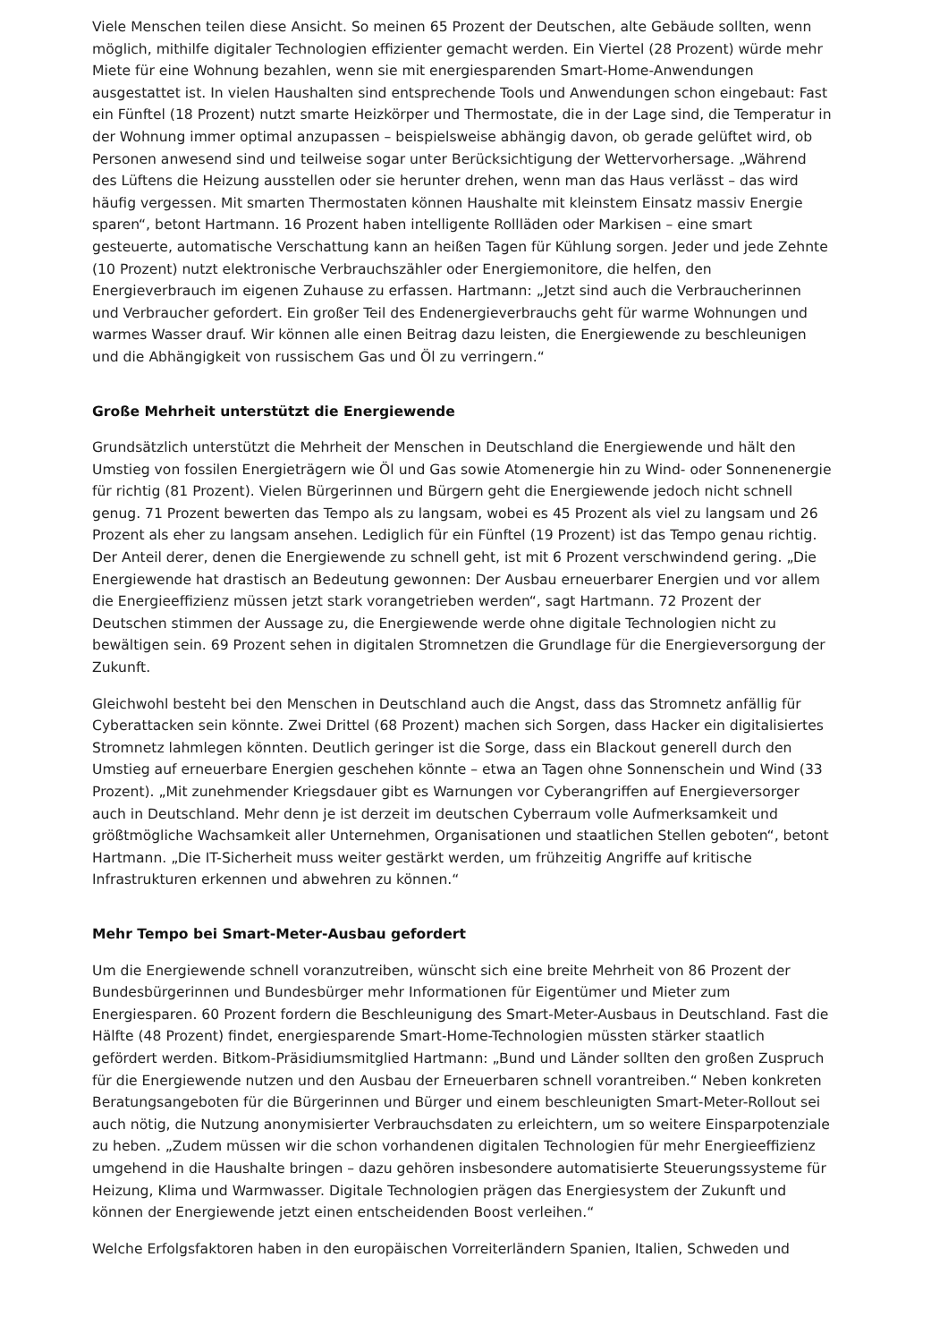Viele Menschen teilen diese Ansicht. So meinen 65 Prozent der Deutschen, alte Gebäude sollten, wenn möglich, mithilfe digitaler Technologien effizienter gemacht werden. Ein Viertel (28 Prozent) würde mehr Miete für eine Wohnung bezahlen, wenn sie mit energiesparenden Smart-Home-Anwendungen ausgestattet ist. In vielen Haushalten sind entsprechende Tools und Anwendungen schon eingebaut: Fast ein Fünftel (18 Prozent) nutzt smarte Heizkörper und Thermostate, die in der Lage sind, die Temperatur in der Wohnung immer optimal anzupassen – beispielsweise abhängig davon, ob gerade gelüftet wird, ob Personen anwesend sind und teilweise sogar unter Berücksichtigung der Wettervorhersage. „Während des Lüftens die Heizung ausstellen oder sie herunter drehen, wenn man das Haus verlässt – das wird häufig vergessen. Mit smarten Thermostaten können Haushalte mit kleinstem Einsatz massiv Energie sparen“, betont Hartmann. 16 Prozent haben intelligente Rollläden oder Markisen – eine smart gesteuerte, automatische Verschattung kann an heißen Tagen für Kühlung sorgen. Jeder und jede Zehnte (10 Prozent) nutzt elektronische Verbrauchszähler oder Energiemonitore, die helfen, den Energieverbrauch im eigenen Zuhause zu erfassen. Hartmann: „Jetzt sind auch die Verbraucherinnen und Verbraucher gefordert. Ein großer Teil des Endenergieverbrauchs geht für warme Wohnungen und warmes Wasser drauf. Wir können alle einen Beitrag dazu leisten, die Energiewende zu beschleunigen und die Abhängigkeit von russischem Gas und Öl zu verringern.“
Große Mehrheit unterstützt die Energiewende
Grundsätzlich unterstützt die Mehrheit der Menschen in Deutschland die Energiewende und hält den Umstieg von fossilen Energieträgern wie Öl und Gas sowie Atomenergie hin zu Wind- oder Sonnenenergie für richtig (81 Prozent). Vielen Bürgerinnen und Bürgern geht die Energiewende jedoch nicht schnell genug. 71 Prozent bewerten das Tempo als zu langsam, wobei es 45 Prozent als viel zu langsam und 26 Prozent als eher zu langsam ansehen. Lediglich für ein Fünftel (19 Prozent) ist das Tempo genau richtig. Der Anteil derer, denen die Energiewende zu schnell geht, ist mit 6 Prozent verschwindend gering. „Die Energiewende hat drastisch an Bedeutung gewonnen: Der Ausbau erneuerbarer Energien und vor allem die Energieeffizienz müssen jetzt stark vorangetrieben werden“, sagt Hartmann. 72 Prozent der Deutschen stimmen der Aussage zu, die Energiewende werde ohne digitale Technologien nicht zu bewältigen sein. 69 Prozent sehen in digitalen Stromnetzen die Grundlage für die Energieversorgung der Zukunft.
Gleichwohl besteht bei den Menschen in Deutschland auch die Angst, dass das Stromnetz anfällig für Cyberattacken sein könnte. Zwei Drittel (68 Prozent) machen sich Sorgen, dass Hacker ein digitalisiertes Stromnetz lahmlegen könnten. Deutlich geringer ist die Sorge, dass ein Blackout generell durch den Umstieg auf erneuerbare Energien geschehen könnte – etwa an Tagen ohne Sonnenschein und Wind (33 Prozent). „Mit zunehmender Kriegsdauer gibt es Warnungen vor Cyberangriffen auf Energieversorger auch in Deutschland. Mehr denn je ist derzeit im deutschen Cyberraum volle Aufmerksamkeit und größtmögliche Wachsamkeit aller Unternehmen, Organisationen und staatlichen Stellen geboten“, betont Hartmann. „Die IT-Sicherheit muss weiter gestärkt werden, um frühzeitig Angriffe auf kritische Infrastrukturen erkennen und abwehren zu können.“
Mehr Tempo bei Smart-Meter-Ausbau gefordert
Um die Energiewende schnell voranzutreiben, wünscht sich eine breite Mehrheit von 86 Prozent der Bundesbürgerinnen und Bundesbürger mehr Informationen für Eigentümer und Mieter zum Energiesparen. 60 Prozent fordern die Beschleunigung des Smart-Meter-Ausbaus in Deutschland. Fast die Hälfte (48 Prozent) findet, energiesparende Smart-Home-Technologien müssten stärker staatlich gefördert werden. Bitkom-Präsidiumsmitglied Hartmann: „Bund und Länder sollten den großen Zuspruch für die Energiewende nutzen und den Ausbau der Erneuerbaren schnell vorantreiben.“ Neben konkreten Beratungsangeboten für die Bürgerinnen und Bürger und einem beschleunigten Smart-Meter-Rollout sei auch nötig, die Nutzung anonymisierter Verbrauchsdaten zu erleichtern, um so weitere Einsparpotenziale zu heben. „Zudem müssen wir die schon vorhandenen digitalen Technologien für mehr Energieeffizienz umgehend in die Haushalte bringen – dazu gehören insbesondere automatisierte Steuerungssysteme für Heizung, Klima und Warmwasser. Digitale Technologien prägen das Energiesystem der Zukunft und können der Energiewende jetzt einen entscheidenden Boost verleihen.“
Welche Erfolgsfaktoren haben in den europäischen Vorreiterländern Spanien, Italien, Schweden und